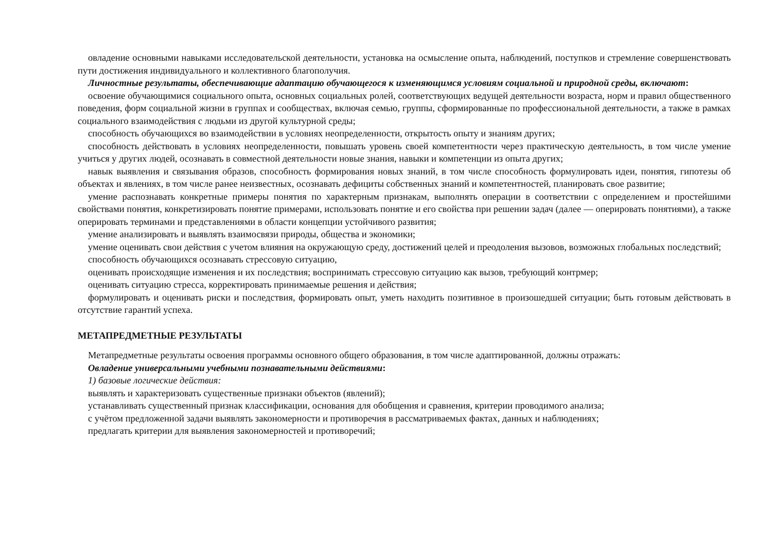овладение основными навыками исследовательской деятельности, установка на осмысление опыта, наблюдений, поступков и стремление совершенствовать пути достижения индивидуального и коллективного благополучия.
Личностные результаты, обеспечивающие адаптацию обучающегося к изменяющимся условиям социальной и природной среды, включают:
освоение обучающимися социального опыта, основных социальных ролей, соответствующих ведущей деятельности возраста, норм и правил общественного поведения, форм социальной жизни в группах и сообществах, включая семью, группы, сформированные по профессиональной деятельности, а также в рамках социального взаимодействия с людьми из другой культурной среды;
способность обучающихся во взаимодействии в условиях неопределенности, открытость опыту и знаниям других;
способность действовать в условиях неопределенности, повышать уровень своей компетентности через практическую деятельность, в том числе умение учиться у других людей, осознавать в совместной деятельности новые знания, навыки и компетенции из опыта других;
навык выявления и связывания образов, способность формирования новых знаний, в том числе способность формулировать идеи, понятия, гипотезы об объектах и явлениях, в том числе ранее неизвестных, осознавать дефициты собственных знаний и компетентностей, планировать свое развитие;
умение распознавать конкретные примеры понятия по характерным признакам, выполнять операции в соответствии с определением и простейшими свойствами понятия, конкретизировать понятие примерами, использовать понятие и его свойства при решении задач (далее — оперировать понятиями), а также оперировать терминами и представлениями в области концепции устойчивого развития;
умение анализировать и выявлять взаимосвязи природы, общества и экономики;
умение оценивать свои действия с учетом влияния на окружающую среду, достижений целей и преодоления вызовов, возможных глобальных последствий;
способность обучающихся осознавать стрессовую ситуацию,
оценивать происходящие изменения и их последствия; воспринимать стрессовую ситуацию как вызов, требующий контрмер;
оценивать ситуацию стресса, корректировать принимаемые решения и действия;
формулировать и оценивать риски и последствия, формировать опыт, уметь находить позитивное в произошедшей ситуации; быть готовым действовать в отсутствие гарантий успеха.
МЕТАПРЕДМЕТНЫЕ РЕЗУЛЬТАТЫ
Метапредметные результаты освоения программы основного общего образования, в том числе адаптированной, должны отражать:
Овладение универсальными учебными познавательными действиями:
1) базовые логические действия:
выявлять и характеризовать существенные признаки объектов (явлений);
устанавливать существенный признак классификации, основания для обобщения и сравнения, критерии проводимого анализа;
с учётом предложенной задачи выявлять закономерности и противоречия в рассматриваемых фактах, данных и наблюдениях;
предлагать критерии для выявления закономерностей и противоречий;